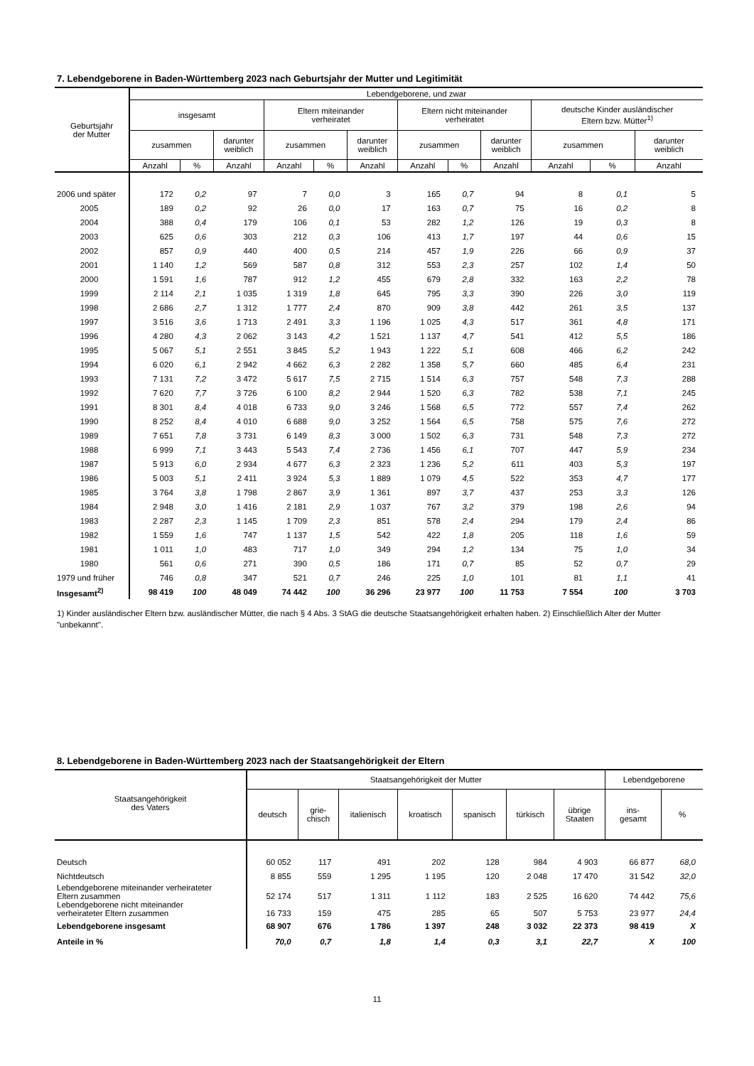7. Lebendgeborene in Baden-Württemberg 2023 nach Geburtsjahr der Mutter und Legitimität
| Geburtsjahr der Mutter | Lebendgeborene, und zwar | | | | | | | | | | | |
| --- | --- | --- | --- | --- | --- | --- | --- | --- | --- | --- | --- | --- |
| | insgesamt | | | Eltern miteinander verheiratet | | | Eltern nicht miteinander verheiratet | | | deutsche Kinder ausländischer Eltern bzw. Mütter<sup>1)</sup> | | |
| | zusammen | | darunter weiblich | zusammen | | darunter weiblich | zusammen | | darunter weiblich | zusammen | | darunter weiblich |
| | Anzahl | % | Anzahl | Anzahl | % | Anzahl | Anzahl | % | Anzahl | Anzahl | % | Anzahl |
| 2006 und später | 172 | 0,2 | 97 | 7 | 0,0 | 3 | 165 | 0,7 | 94 | 8 | 0,1 | 5 |
| 2005 | 189 | 0,2 | 92 | 26 | 0,0 | 17 | 163 | 0,7 | 75 | 16 | 0,2 | 8 |
| 2004 | 388 | 0,4 | 179 | 106 | 0,1 | 53 | 282 | 1,2 | 126 | 19 | 0,3 | 8 |
| 2003 | 625 | 0,6 | 303 | 212 | 0,3 | 106 | 413 | 1,7 | 197 | 44 | 0,6 | 15 |
| 2002 | 857 | 0,9 | 440 | 400 | 0,5 | 214 | 457 | 1,9 | 226 | 66 | 0,9 | 37 |
| 2001 | 1 140 | 1,2 | 569 | 587 | 0,8 | 312 | 553 | 2,3 | 257 | 102 | 1,4 | 50 |
| 2000 | 1 591 | 1,6 | 787 | 912 | 1,2 | 455 | 679 | 2,8 | 332 | 163 | 2,2 | 78 |
| 1999 | 2 114 | 2,1 | 1 035 | 1 319 | 1,8 | 645 | 795 | 3,3 | 390 | 226 | 3,0 | 119 |
| 1998 | 2 686 | 2,7 | 1 312 | 1 777 | 2,4 | 870 | 909 | 3,8 | 442 | 261 | 3,5 | 137 |
| 1997 | 3 516 | 3,6 | 1 713 | 2 491 | 3,3 | 1 196 | 1 025 | 4,3 | 517 | 361 | 4,8 | 171 |
| 1996 | 4 280 | 4,3 | 2 062 | 3 143 | 4,2 | 1 521 | 1 137 | 4,7 | 541 | 412 | 5,5 | 186 |
| 1995 | 5 067 | 5,1 | 2 551 | 3 845 | 5,2 | 1 943 | 1 222 | 5,1 | 608 | 466 | 6,2 | 242 |
| 1994 | 6 020 | 6,1 | 2 942 | 4 662 | 6,3 | 2 282 | 1 358 | 5,7 | 660 | 485 | 6,4 | 231 |
| 1993 | 7 131 | 7,2 | 3 472 | 5 617 | 7,5 | 2 715 | 1 514 | 6,3 | 757 | 548 | 7,3 | 288 |
| 1992 | 7 620 | 7,7 | 3 726 | 6 100 | 8,2 | 2 944 | 1 520 | 6,3 | 782 | 538 | 7,1 | 245 |
| 1991 | 8 301 | 8,4 | 4 018 | 6 733 | 9,0 | 3 246 | 1 568 | 6,5 | 772 | 557 | 7,4 | 262 |
| 1990 | 8 252 | 8,4 | 4 010 | 6 688 | 9,0 | 3 252 | 1 564 | 6,5 | 758 | 575 | 7,6 | 272 |
| 1989 | 7 651 | 7,8 | 3 731 | 6 149 | 8,3 | 3 000 | 1 502 | 6,3 | 731 | 548 | 7,3 | 272 |
| 1988 | 6 999 | 7,1 | 3 443 | 5 543 | 7,4 | 2 736 | 1 456 | 6,1 | 707 | 447 | 5,9 | 234 |
| 1987 | 5 913 | 6,0 | 2 934 | 4 677 | 6,3 | 2 323 | 1 236 | 5,2 | 611 | 403 | 5,3 | 197 |
| 1986 | 5 003 | 5,1 | 2 411 | 3 924 | 5,3 | 1 889 | 1 079 | 4,5 | 522 | 353 | 4,7 | 177 |
| 1985 | 3 764 | 3,8 | 1 798 | 2 867 | 3,9 | 1 361 | 897 | 3,7 | 437 | 253 | 3,3 | 126 |
| 1984 | 2 948 | 3,0 | 1 416 | 2 181 | 2,9 | 1 037 | 767 | 3,2 | 379 | 198 | 2,6 | 94 |
| 1983 | 2 287 | 2,3 | 1 145 | 1 709 | 2,3 | 851 | 578 | 2,4 | 294 | 179 | 2,4 | 86 |
| 1982 | 1 559 | 1,6 | 747 | 1 137 | 1,5 | 542 | 422 | 1,8 | 205 | 118 | 1,6 | 59 |
| 1981 | 1 011 | 1,0 | 483 | 717 | 1,0 | 349 | 294 | 1,2 | 134 | 75 | 1,0 | 34 |
| 1980 | 561 | 0,6 | 271 | 390 | 0,5 | 186 | 171 | 0,7 | 85 | 52 | 0,7 | 29 |
| 1979 und früher | 746 | 0,8 | 347 | 521 | 0,7 | 246 | 225 | 1,0 | 101 | 81 | 1,1 | 41 |
| Insgesamt<sup>2)</sup> | 98 419 | 100 | 48 049 | 74 442 | 100 | 36 296 | 23 977 | 100 | 11 753 | 7 554 | 100 | 3 703 |
1) Kinder ausländischer Eltern bzw. ausländischer Mütter, die nach § 4 Abs. 3 StAG die deutsche Staatsangehörigkeit erhalten haben. 2) Einschließlich Alter der Mutter "unbekannt".
8. Lebendgeborene in Baden-Württemberg 2023 nach der Staatsangehörigkeit der Eltern
| Staatsangehörigkeit des Vaters | Staatsangehörigkeit der Mutter | | | | | | | Lebendgeborene | |
| --- | --- | --- | --- | --- | --- | --- | --- | --- | --- |
| | deutsch | grie- chisch | italienisch | kroatisch | spanisch | türkisch | übrige Staaten | ins- gesamt | % |
| Deutsch | 60 052 | 117 | 491 | 202 | 128 | 984 | 4 903 | 66 877 | 68,0 |
| Nichtdeutsch | 8 855 | 559 | 1 295 | 1 195 | 120 | 2 048 | 17 470 | 31 542 | 32,0 |
| Lebendgeborene miteinander verheirateter Eltern zusammen | 52 174 | 517 | 1 311 | 1 112 | 183 | 2 525 | 16 620 | 74 442 | 75,6 |
| Lebendgeborene nicht miteinander verheirateter Eltern zusammen | 16 733 | 159 | 475 | 285 | 65 | 507 | 5 753 | 23 977 | 24,4 |
| Lebendgeborene insgesamt | 68 907 | 676 | 1 786 | 1 397 | 248 | 3 032 | 22 373 | 98 419 | X |
| Anteile in % | 70,0 | 0,7 | 1,8 | 1,4 | 0,3 | 3,1 | 22,7 | X | 100 |
11